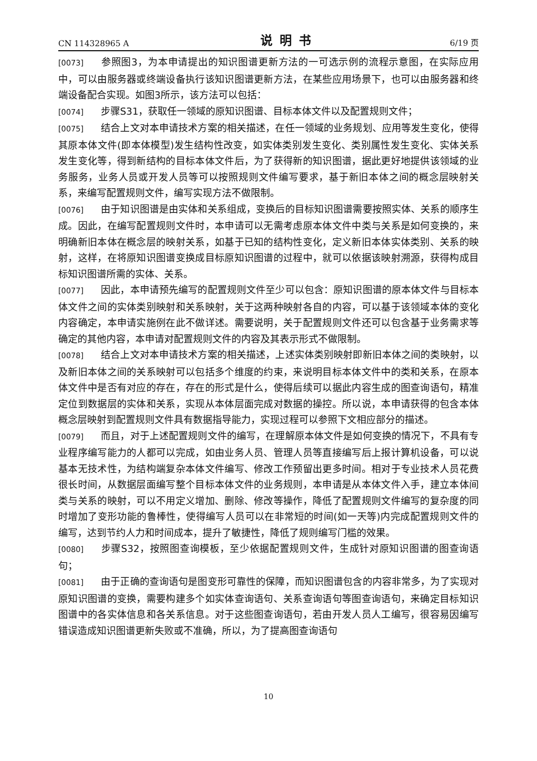CN 114328965 A 说明书 6/19 页
[0073] 参照图3，为本申请提出的知识图谱更新方法的一可选示例的流程示意图，在实际应用中，可以由服务器或终端设备执行该知识图谱更新方法，在某些应用场景下，也可以由服务器和终端设备配合实现。如图3所示，该方法可以包括：
[0074] 步骤S31，获取任一领域的原知识图谱、目标本体文件以及配置规则文件；
[0075] 结合上文对本申请技术方案的相关描述，在任一领域的业务规划、应用等发生变化，使得其原本体文件(即本体模型)发生结构性改变，如实体类别发生变化、类别属性发生变化、实体关系发生变化等，得到新结构的目标本体文件后，为了获得新的知识图谱，据此更好地提供该领域的业务服务，业务人员或开发人员等可以按照规则文件编写要求，基于新旧本体之间的概念层映射关系，来编写配置规则文件，编写实现方法不做限制。
[0076] 由于知识图谱是由实体和关系组成，变换后的目标知识图谱需要按照实体、关系的顺序生成。因此，在编写配置规则文件时，本申请可以无需考虑原本体文件中类与关系是如何变换的，来明确新旧本体在概念层的映射关系，如基于已知的结构性变化，定义新旧本体实体类别、关系的映射，这样，在将原知识图谱变换成目标原知识图谱的过程中，就可以依据该映射溯源，获得构成目标知识图谱所需的实体、关系。
[0077] 因此，本申请预先编写的配置规则文件至少可以包含：原知识图谱的原本体文件与目标本体文件之间的实体类别映射和关系映射，关于这两种映射各自的内容，可以基于该领域本体的变化内容确定，本申请实施例在此不做详述。需要说明，关于配置规则文件还可以包含基于业务需求等确定的其他内容，本申请对配置规则文件的内容及其表示形式不做限制。
[0078] 结合上文对本申请技术方案的相关描述，上述实体类别映射即新旧本体之间的类映射，以及新旧本体之间的关系映射可以包括多个维度的约束，来说明目标本体文件中的类和关系，在原本体文件中是否有对应的存在，存在的形式是什么，使得后续可以据此内容生成的图查询语句，精准定位到数据层的实体和关系，实现从本体层面完成对数据的操控。所以说，本申请获得的包含本体概念层映射到配置规则文件具有数据指导能力，实现过程可以参照下文相应部分的描述。
[0079] 而且，对于上述配置规则文件的编写，在理解原本体文件是如何变换的情况下，不具有专业程序编写能力的人都可以完成，如由业务人员、管理人员等直接编写后上报计算机设备，可以说基本无技术性，为结构端复杂本体文件编写、修改工作预留出更多时间。相对于专业技术人员花费很长时间，从数据层面编写整个目标本体文件的业务规则，本申请是从本体文件入手，建立本体间类与关系的映射，可以不用定义增加、删除、修改等操作，降低了配置规则文件编写的复杂度的同时增加了变形功能的鲁棒性，使得编写人员可以在非常短的时间(如一天等)内完成配置规则文件的编写，达到节约人力和时间成本，提升了敏捷性，降低了规则编写门槛的效果。
[0080] 步骤S32，按照图查询模板，至少依据配置规则文件，生成针对原知识图谱的图查询语句；
[0081] 由于正确的查询语句是图变形可靠性的保障，而知识图谱包含的内容非常多，为了实现对原知识图谱的变换，需要构建多个如实体查询语句、关系查询语句等图查询语句，来确定目标知识图谱中的各实体信息和各关系信息。对于这些图查询语句，若由开发人员人工编写，很容易因编写错误造成知识图谱更新失败或不准确，所以，为了提高图查询语句
10